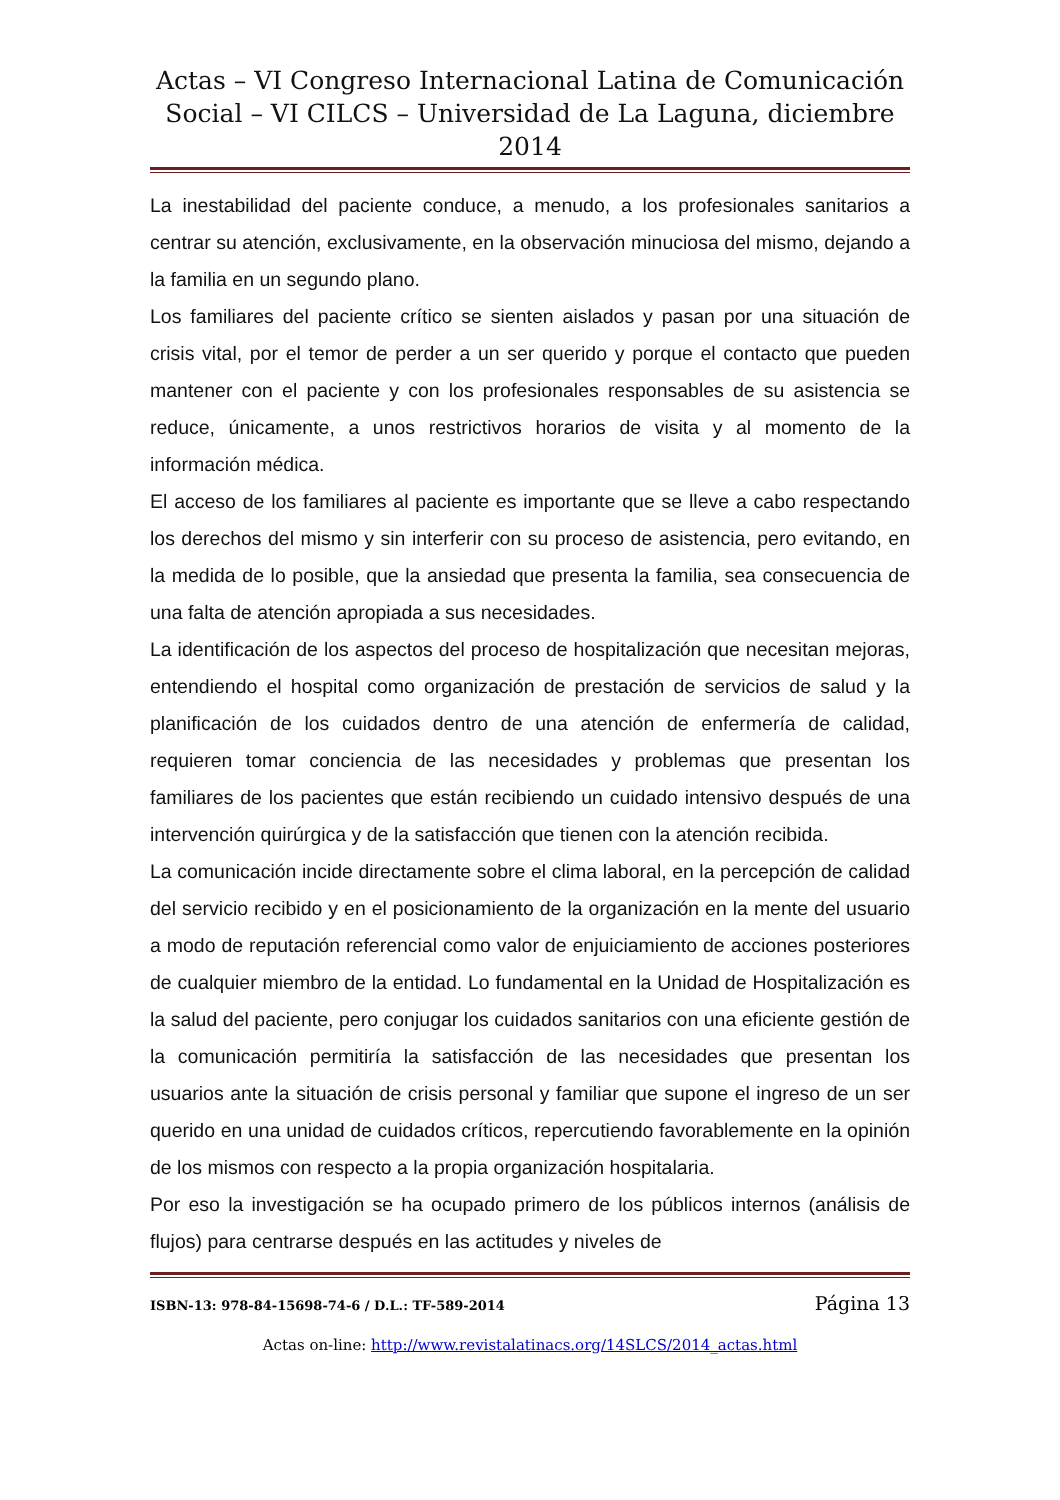Actas – VI Congreso Internacional Latina de Comunicación
Social – VI CILCS – Universidad de La Laguna, diciembre 2014
La inestabilidad del paciente conduce, a menudo, a los profesionales sanitarios a centrar su atención, exclusivamente, en la observación minuciosa del mismo, dejando a la familia en un segundo plano.
Los familiares del paciente crítico se sienten aislados y pasan por una situación de crisis vital, por el temor de perder a un ser querido y porque el contacto que pueden mantener con el paciente y con los profesionales responsables de su asistencia se reduce, únicamente, a unos restrictivos horarios de visita y al momento de la información médica.
El acceso de los familiares al paciente es importante que se lleve a cabo respectando los derechos del mismo y sin interferir con su proceso de asistencia, pero evitando, en la medida de lo posible, que la ansiedad que presenta la familia, sea consecuencia de una falta de atención apropiada a sus necesidades.
La identificación de los aspectos del proceso de hospitalización que necesitan mejoras, entendiendo el hospital como organización de prestación de servicios de salud y la planificación de los cuidados dentro de una atención de enfermería de calidad, requieren tomar conciencia de las necesidades y problemas que presentan los familiares de los pacientes que están recibiendo un cuidado intensivo después de una intervención quirúrgica y de la satisfacción que tienen con la atención recibida.
La comunicación incide directamente sobre el clima laboral, en la percepción de calidad del servicio recibido y en el posicionamiento de la organización en la mente del usuario a modo de reputación referencial como valor de enjuiciamiento de acciones posteriores de cualquier miembro de la entidad. Lo fundamental en la Unidad de Hospitalización es la salud del paciente, pero conjugar los cuidados sanitarios con una eficiente gestión de la comunicación permitiría la satisfacción de las necesidades que presentan los usuarios ante la situación de crisis personal y familiar que supone el ingreso de un ser querido en una unidad de cuidados críticos, repercutiendo favorablemente en la opinión de los mismos con respecto a la propia organización hospitalaria.
Por eso la investigación se ha ocupado primero de los públicos internos (análisis de flujos) para centrarse después en las actitudes y niveles de
ISBN-13: 978-84-15698-74-6 / D.L.: TF-589-2014 Página 13
Actas on-line: http://www.revistalatinacs.org/14SLCS/2014_actas.html